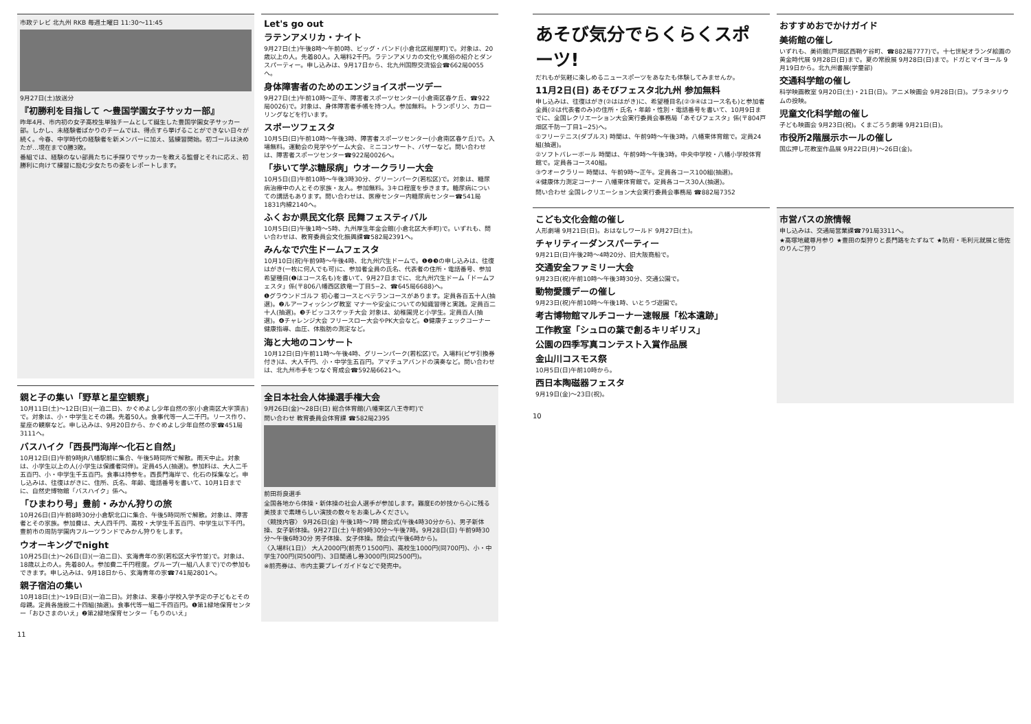市政テレビ 北九州 RKB 毎週土曜日 11:30〜11:45
9月27日(土)放送分
『初勝利を目指して 〜豊国学園女子サッカー部』
昨年4月、市内初の女子高校生単独チームとして誕生した豊国学園女子サッカー部。しかし、未経験者ばかりのチームでは、得点すら挙げることができない日々が続く。今春、中学時代の経験者を新メンバーに加え、猛練習開始。初ゴールは決めたが…現在まで0勝3敗。
番組では、経験のない部員たちに手探りでサッカーを教える監督とそれに応え、初勝利に向けて練習に励む少女たちの姿をレポートします。
Let's go out
ラテンアメリカ・ナイト
9月27日(土)午後8時〜午前0時、ビッグ・バンド(小倉北区紺屋町)で。対象は、20歳以上の人。先着80人。入場料2千円。ラテンアメリカの文化や風俗の紹介とダンスパーティー。申し込みは、9月17日から、北九州国際交流協会☎662局0055へ。
身体障害者のためのエンジョイスポーツデー
9月27日(土)午前10時〜正午、障害者スポーツセンター(小倉南区春ケ丘、☎922局0026)で。対象は、身体障害者手帳を持つ人。参加無料。トランポリン、カローリングなどを行います。
スポーツフェスタ
10月5日(日)午前10時〜午後3時、障害者スポーツセンター(小倉南区春ケ丘)で。入場無料。運動会の見学やゲーム大会、ミニコンサート、バザーなど。問い合わせは、障害者スポーツセンター☎922局0026へ。
「歩いて学ぶ糖尿病」ウオークラリー大会
10月5日(日)午前10時〜午後3時30分、グリーンパーク(若松区)で。対象は、糖尿病治療中の人とその家族・友人。参加無料。3キロ程度を歩きます。糖尿病についての講話もあります。問い合わせは、医療センター内糖尿病センター☎541局1831内線2140へ。
ふくおか県民文化祭 民舞フェスティバル
10月5日(日)午後1時〜5時、九州厚生年金会館(小倉北区大手町)で。いずれも、問い合わせは、教育委員会文化振興課☎582局2391へ。
みんなで穴生ドームフェスタ
10月10日(祝)午前9時〜午後4時、北九州穴生ドームで。❶❷❸の申し込みは、往復はがき(一枚に何人でも可)に、参加者全員の氏名、代表者の住所・電話番号、参加希望種目(❶はコース名も)を書いて、9月27日までに、北九州穴生ドーム「ドームフェスタ」係(〒806八幡西区鉄竜一丁目5−2、☎645局6688)へ。
❶グラウンドゴルフ 初心者コースとベテランコースがあります。定員各百五十人(抽選)。❷ルアーフィッシング教室 マナーや安全についての知識習得と実践。定員百二十人(抽選)。❸チビッコスケッチ大会 対象は、幼稚園児と小学生。定員百人(抽選)。❹チャレンジ大会 フリースロー大会やPK大会など。❺健康チェックコーナー 健康指導、血圧、体脂肪の測定など。
海と大地のコンサート
10月12日(日)午前11時〜午後4時、グリーンパーク(若松区)で。入場料(ピザ引換券付き)は、大人千円、小・中学生五百円。アマチュアバンドの演奏など。問い合わせは、北九州市手をつなぐ育成会☎592局6621へ。
親と子の集い「野草と星空観察」
10月11日(土)〜12日(日)(一泊二日)、かぐめよし少年自然の家(小倉南区大字頂吉)で。対象は、小・中学生とその親。先着50人。食事代等一人二千円。リース作り、星座の観察など。申し込みは、9月20日から、かぐめよし少年自然の家☎451局3111へ。
バスハイク「西長門海岸〜化石と自然」
10月12日(日)午前9時JR八幡駅前に集合、午後5時同所で解散。雨天中止。対象は、小学生以上の人(小学生は保護者同伴)。定員45人(抽選)。参加料は、大人二千五百円、小・中学生千五百円。食事は持参を。西長門海岸で、化石の採集など。申し込みは、往復はがきに、住所、氏名、年齢、電話番号を書いて、10月1日までに、自然史博物館「バスハイク」係へ。
「ひまわり号」豊前・みかん狩りの旅
10月26日(日)午前8時30分小倉駅北口に集合、午後5時同所で解散。対象は、障害者とその家族。参加費は、大人四千円、高校・大学生千五百円、中学生以下千円。豊前市の周防学園内フルーツランドでみかん狩りをします。
ウオーキングでnight
10月25日(土)〜26日(日)(一泊二日)、玄海青年の家(若松区大字竹並)で。対象は、18歳以上の人。先着80人。参加費二千円程度。グループ(一組八人まで)での参加もできます。申し込みは、9月18日から、玄海青年の家☎741局2801へ。
親子宿泊の集い
10月18日(土)〜19日(日)(一泊二日)。対象は、来春小学校入学予定の子どもとその母親。定員各施設二十四組(抽選)。食事代等一組二千四百円。❶第1緑地保育センター「おひさまのいえ」❷第2緑地保育センター「もりのいえ」
全日本社会人体操選手権大会
9月26日(金)〜28日(日) 総合体育館(八幡東区八王寺町)で
問い合わせ 教育委員会体育課 ☎582局2395
前田将良選手
全国各地から体操・新体操の社会人選手が参加します。難度Eの妙技から心に残る美技まで素晴らしい演技の数々をお楽しみください。
〈競技内容〉 9月26日(金) 午後1時〜7時 開会式(午後4時30分から)、男子新体操、女子新体操。9月27日(土) 午前9時30分〜午後7時。9月28日(日) 午前9時30分〜午後6時30分 男子体操、女子体操。閉会式(午後6時から)。
〈入場料(1日)〉 大人2000円(前売り1500円)、高校生1000円(同700円)、小・中学生700円(同500円)、3日間通し券3000円(同2500円)。
※前売券は、市内主要プレイガイドなどで発売中。
11
あそび気分でらくらくスポーツ!
だれもが気軽に楽しめるニュースポーツをあなたも体験してみませんか。
11月2日(日) あそびフェスタ北九州 参加無料
申し込みは、往復はがき(②ははがき)に、希望種目名(②③④はコース名も)と参加者全員(②は代表者のみ)の住所・氏名・年齢・性別・電話番号を書いて、10月9日までに、全国レクリエーション大会実行委員会事務局「あそびフェスタ」係(〒804戸畑区千防一丁目1−25)へ。
①フリーテニス(ダブルス) 時間は、午前9時〜午後3時。八幡東体育館で。定員24組(抽選)。
②ソフトバレーボール 時間は、午前9時〜午後3時。中央中学校・八幡小学校体育館で。定員各コース40組。
③ウオークラリー 時間は、午前9時〜正午。定員各コース100組(抽選)。
④健康体力測定コーナー 八幡東体育館で。定員各コース30人(抽選)。
問い合わせ 全国レクリエーション大会実行委員会事務局 ☎882局7352
おすすめおでかけガイド
美術館の催し
いずれも、美術館(戸畑区西鞘ケ谷町、☎882局7777)で。十七世紀オランダ絵画の黄金時代展 9月28日(日)まで。夏の常設展 9月28日(日)まで。ドガとマイヨール 9月19日から。北九州書展(学童部)
交通科学館の催し
科学映画教室 9月20日(土)・21日(日)。アニメ映画会 9月28日(日)。プラネタリウムの投映。
児童文化科学館の催し
子ども映画会 9月23日(祝)。くまごろう劇場 9月21日(日)。
市役所2階展示ホールの催し
国広押し花教室作品展 9月22日(月)〜26日(金)。
こども文化会館の催し
人形劇場 9月21日(日)。おはなしワールド 9月27日(土)。
チャリティーダンスパーティー
9月21日(日)午後2時〜4時20分、旧大阪商船で。
交通安全ファミリー大会
9月23日(祝)午前10時〜午後3時30分、交通公園で。
動物愛護デーの催し
9月23日(祝)午前10時〜午後1時、いとうづ遊園で。
考古博物館マルチコーナー速報展「松本遺跡」
工作教室「シュロの葉で創るキリギリス」
公園の四季写真コンテスト入賞作品展
金山川コスモス祭
10月5日(日)午前10時から。
西日本陶磁器フェスタ
9月19日(金)〜23日(祝)。
市営バスの旅情報
申し込みは、交通局営業課☎791局3311へ。
★高塚地蔵尊月参り ★豊田の梨狩りと長門路をたずねて ★防府・毛利元就展と徳佐のりんご狩り
10